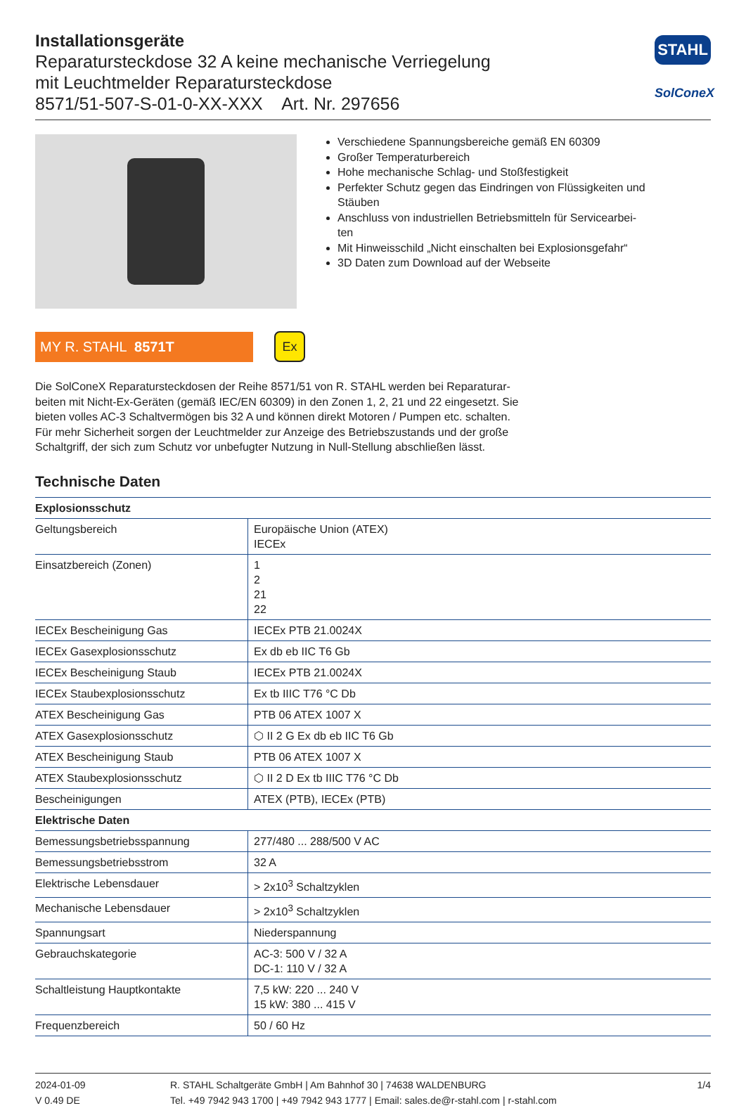Installationsgeräte
Reparatursteckdose 32 A keine mechanische Verriegelung
mit Leuchtmelder Reparatursteckdose
8571/51-507-S-01-0-XX-XXX Art. Nr. 297656
STAHL
SolConeX
Verschiedene Spannungsbereiche gemäß EN 60309
Großer Temperaturbereich
Hohe mechanische Schlag- und Stoßfestigkeit
Perfekter Schutz gegen das Eindringen von Flüssigkeiten und Stäuben
Anschluss von industriellen Betriebsmitteln für Servicearbei-ten
Mit Hinweisschild „Nicht einschalten bei Explosionsgefahr“
3D Daten zum Download auf der Webseite
MY R. STAHL 8571T
Ex
Die SolConeX Reparatursteckdosen der Reihe 8571/51 von R. STAHL werden bei Reparaturar-beiten mit Nicht-Ex-Geräten (gemäß IEC/EN 60309) in den Zonen 1, 2, 21 und 22 eingesetzt. Sie bieten volles AC-3 Schaltvermögen bis 32 A und können direkt Motoren / Pumpen etc. schalten. Für mehr Sicherheit sorgen der Leuchtmelder zur Anzeige des Betriebszustands und der große Schaltgriff, der sich zum Schutz vor unbefugter Nutzung in Null-Stellung abschließen lässt.
Technische Daten
| Explosionsschutz | |
| --- | --- |
| Geltungsbereich | Europäische Union (ATEX) IECEx |
| Einsatzbereich (Zonen) | 1 2 21 22 |
| IECEx Bescheinigung Gas | IECEx PTB 21.0024X |
| IECEx Gasexplosionsschutz | Ex db eb IIC T6 Gb |
| IECEx Bescheinigung Staub | IECEx PTB 21.0024X |
| IECEx Staubexplosionsschutz | Ex tb IIIC T76 °C Db |
| ATEX Bescheinigung Gas | PTB 06 ATEX 1007 X |
| ATEX Gasexplosionsschutz | ⬡ II 2 G Ex db eb IIC T6 Gb |
| ATEX Bescheinigung Staub | PTB 06 ATEX 1007 X |
| ATEX Staubexplosionsschutz | ⬡ II 2 D Ex tb IIIC T76 °C Db |
| Bescheinigungen | ATEX (PTB), IECEx (PTB) |
| Elektrische Daten | |
| Bemessungsbetriebsspannung | 277/480 ... 288/500 V AC |
| Bemessungsbetriebsstrom | 32 A |
| Elektrische Lebensdauer | > 2x10<sup>3</sup> Schaltzyklen |
| Mechanische Lebensdauer | > 2x10<sup>3</sup> Schaltzyklen |
| Spannungsart | Niederspannung |
| Gebrauchskategorie | AC-3: 500 V / 32 A DC-1: 110 V / 32 A |
| Schaltleistung Hauptkontakte | 7,5 kW: 220 ... 240 V 15 kW: 380 ... 415 V |
| Frequenzbereich | 50 / 60 Hz |
2024-01-09
V 0.49 DE
R. STAHL Schaltgeräte GmbH | Am Bahnhof 30 | 74638 WALDENBURG
Tel. +49 7942 943 1700 | +49 7942 943 1777 | Email: sales.de@r-stahl.com | r-stahl.com
1/4